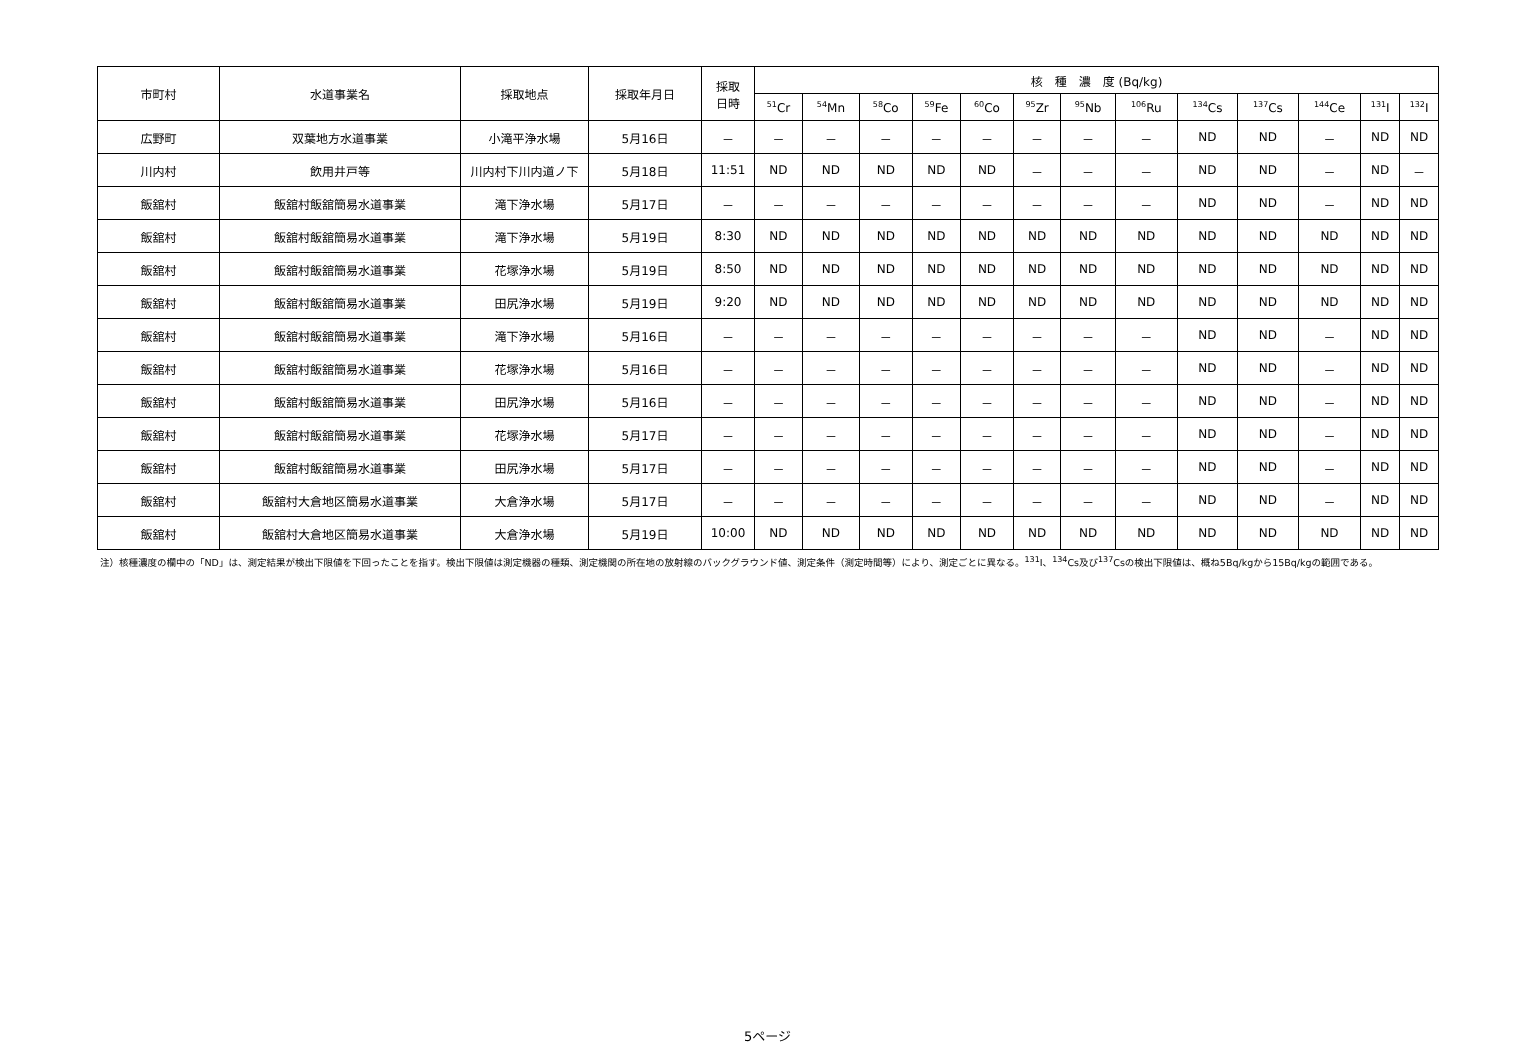| 市町村 | 水道事業名 | 採取地点 | 採取年月日 | 採取 日時 | 核 種 濃 度 (Bq/kg) | | | | | | | | | | | | |
| --- | --- | --- | --- | --- | --- | --- | --- | --- | --- | --- | --- | --- | --- | --- | --- | --- | --- |
| | | | | | <sup>51</sup>Cr | <sup>54</sup>Mn | <sup>58</sup>Co | <sup>59</sup>Fe | <sup>60</sup>Co | <sup>95</sup>Zr | <sup>95</sup>Nb | <sup>106</sup>Ru | <sup>134</sup>Cs | <sup>137</sup>Cs | <sup>144</sup>Ce | <sup>131</sup>I | <sup>132</sup>I |
| 広野町 | 双葉地方水道事業 | 小滝平浄水場 | 5月16日 | － | － | － | － | － | － | － | － | － | ND | ND | － | ND | ND |
| 川内村 | 飲用井戸等 | 川内村下川内道ノ下 | 5月18日 | 11:51 | ND | ND | ND | ND | ND | － | － | － | ND | ND | － | ND | － |
| 飯舘村 | 飯舘村飯舘簡易水道事業 | 滝下浄水場 | 5月17日 | － | － | － | － | － | － | － | － | － | ND | ND | － | ND | ND |
| 飯舘村 | 飯舘村飯舘簡易水道事業 | 滝下浄水場 | 5月19日 | 8:30 | ND | ND | ND | ND | ND | ND | ND | ND | ND | ND | ND | ND | ND |
| 飯舘村 | 飯舘村飯舘簡易水道事業 | 花塚浄水場 | 5月19日 | 8:50 | ND | ND | ND | ND | ND | ND | ND | ND | ND | ND | ND | ND | ND |
| 飯舘村 | 飯舘村飯舘簡易水道事業 | 田尻浄水場 | 5月19日 | 9:20 | ND | ND | ND | ND | ND | ND | ND | ND | ND | ND | ND | ND | ND |
| 飯舘村 | 飯舘村飯舘簡易水道事業 | 滝下浄水場 | 5月16日 | － | － | － | － | － | － | － | － | － | ND | ND | － | ND | ND |
| 飯舘村 | 飯舘村飯舘簡易水道事業 | 花塚浄水場 | 5月16日 | － | － | － | － | － | － | － | － | － | ND | ND | － | ND | ND |
| 飯舘村 | 飯舘村飯舘簡易水道事業 | 田尻浄水場 | 5月16日 | － | － | － | － | － | － | － | － | － | ND | ND | － | ND | ND |
| 飯舘村 | 飯舘村飯舘簡易水道事業 | 花塚浄水場 | 5月17日 | － | － | － | － | － | － | － | － | － | ND | ND | － | ND | ND |
| 飯舘村 | 飯舘村飯舘簡易水道事業 | 田尻浄水場 | 5月17日 | － | － | － | － | － | － | － | － | － | ND | ND | － | ND | ND |
| 飯舘村 | 飯舘村大倉地区簡易水道事業 | 大倉浄水場 | 5月17日 | － | － | － | － | － | － | － | － | － | ND | ND | － | ND | ND |
| 飯舘村 | 飯舘村大倉地区簡易水道事業 | 大倉浄水場 | 5月19日 | 10:00 | ND | ND | ND | ND | ND | ND | ND | ND | ND | ND | ND | ND | ND |
注）核種濃度の欄中の「ND」は、測定結果が検出下限値を下回ったことを指す。検出下限値は測定機器の種類、測定機関の所在地の放射線のバックグラウンド値、測定条件（測定時間等）により、測定ごとに異なる。<sup>131</sup>I、<sup>134</sup>Cs及び<sup>137</sup>Csの検出下限値は、概ね5Bq/kgから15Bq/kgの範囲である。
5ページ